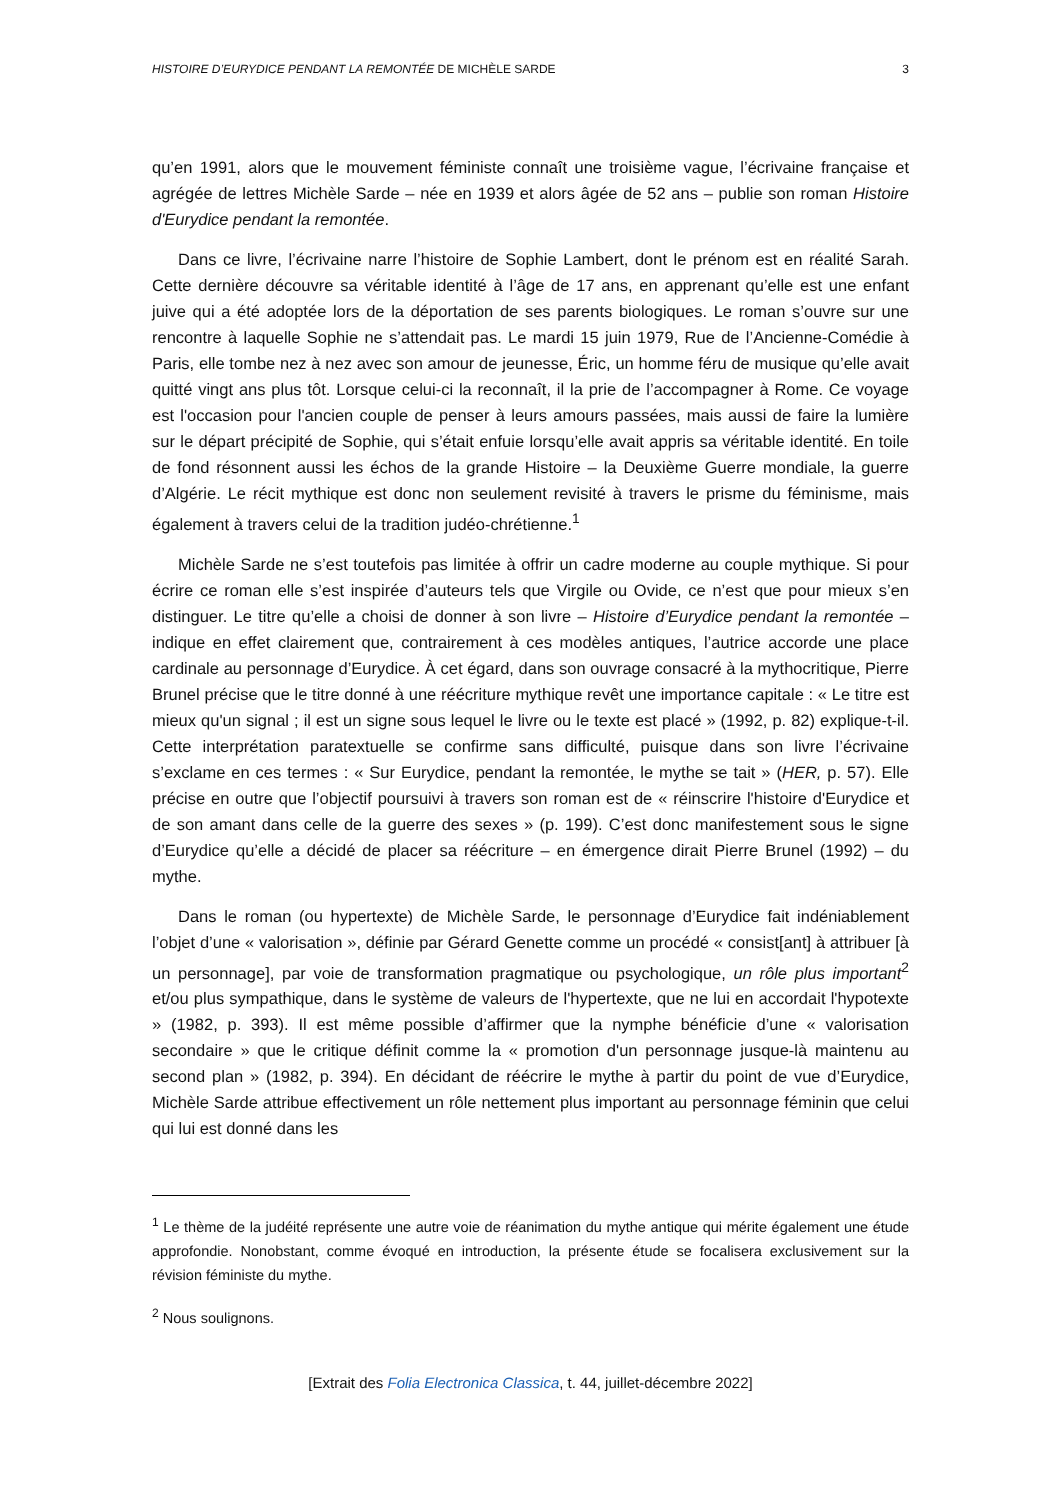HISTOIRE D’EURYDICE PENDANT LA REMONTÉE DE MICHÈLE SARDE 3
qu’en 1991, alors que le mouvement féministe connaît une troisième vague, l’écrivaine française et agrégée de lettres Michèle Sarde – née en 1939 et alors âgée de 52 ans – publie son roman Histoire d'Eurydice pendant la remontée.
Dans ce livre, l’écrivaine narre l’histoire de Sophie Lambert, dont le prénom est en réalité Sarah. Cette dernière découvre sa véritable identité à l’âge de 17 ans, en apprenant qu’elle est une enfant juive qui a été adoptée lors de la déportation de ses parents biologiques. Le roman s’ouvre sur une rencontre à laquelle Sophie ne s’attendait pas. Le mardi 15 juin 1979, Rue de l’Ancienne-Comédie à Paris, elle tombe nez à nez avec son amour de jeunesse, Éric, un homme féru de musique qu’elle avait quitté vingt ans plus tôt. Lorsque celui-ci la reconnaît, il la prie de l’accompagner à Rome. Ce voyage est l'occasion pour l'ancien couple de penser à leurs amours passées, mais aussi de faire la lumière sur le départ précipité de Sophie, qui s’était enfuie lorsqu’elle avait appris sa véritable identité. En toile de fond résonnent aussi les échos de la grande Histoire – la Deuxième Guerre mondiale, la guerre d’Algérie. Le récit mythique est donc non seulement revisité à travers le prisme du féminisme, mais également à travers celui de la tradition judéo-chrétienne.<sup>1</sup>
Michèle Sarde ne s’est toutefois pas limitée à offrir un cadre moderne au couple mythique. Si pour écrire ce roman elle s’est inspirée d’auteurs tels que Virgile ou Ovide, ce n’est que pour mieux s’en distinguer. Le titre qu’elle a choisi de donner à son livre – Histoire d’Eurydice pendant la remontée – indique en effet clairement que, contrairement à ces modèles antiques, l’autrice accorde une place cardinale au personnage d’Eurydice. À cet égard, dans son ouvrage consacré à la mythocritique, Pierre Brunel précise que le titre donné à une réécriture mythique revêt une importance capitale : « Le titre est mieux qu'un signal ; il est un signe sous lequel le livre ou le texte est placé » (1992, p. 82) explique-t-il. Cette interprétation paratextuelle se confirme sans difficulté, puisque dans son livre l’écrivaine s’exclame en ces termes : « Sur Eurydice, pendant la remontée, le mythe se tait » (HER, p. 57). Elle précise en outre que l’objectif poursuivi à travers son roman est de « réinscrire l'histoire d'Eurydice et de son amant dans celle de la guerre des sexes » (p. 199). C’est donc manifestement sous le signe d’Eurydice qu’elle a décidé de placer sa réécriture – en émergence dirait Pierre Brunel (1992) – du mythe.
Dans le roman (ou hypertexte) de Michèle Sarde, le personnage d’Eurydice fait indéniablement l’objet d’une « valorisation », définie par Gérard Genette comme un procédé « consist[ant] à attribuer [à un personnage], par voie de transformation pragmatique ou psychologique, un rôle plus important<sup>2</sup> et/ou plus sympathique, dans le système de valeurs de l'hypertexte, que ne lui en accordait l'hypotexte » (1982, p. 393). Il est même possible d’affirmer que la nymphe bénéficie d’une « valorisation secondaire » que le critique définit comme la « promotion d'un personnage jusque-là maintenu au second plan » (1982, p. 394). En décidant de réécrire le mythe à partir du point de vue d’Eurydice, Michèle Sarde attribue effectivement un rôle nettement plus important au personnage féminin que celui qui lui est donné dans les
<sup>1</sup> Le thème de la judéité représente une autre voie de réanimation du mythe antique qui mérite également une étude approfondie. Nonobstant, comme évoqué en introduction, la présente étude se focalisera exclusivement sur la révision féministe du mythe.
<sup>2</sup> Nous soulignons.
[Extrait des Folia Electronica Classica, t. 44, juillet-décembre 2022]